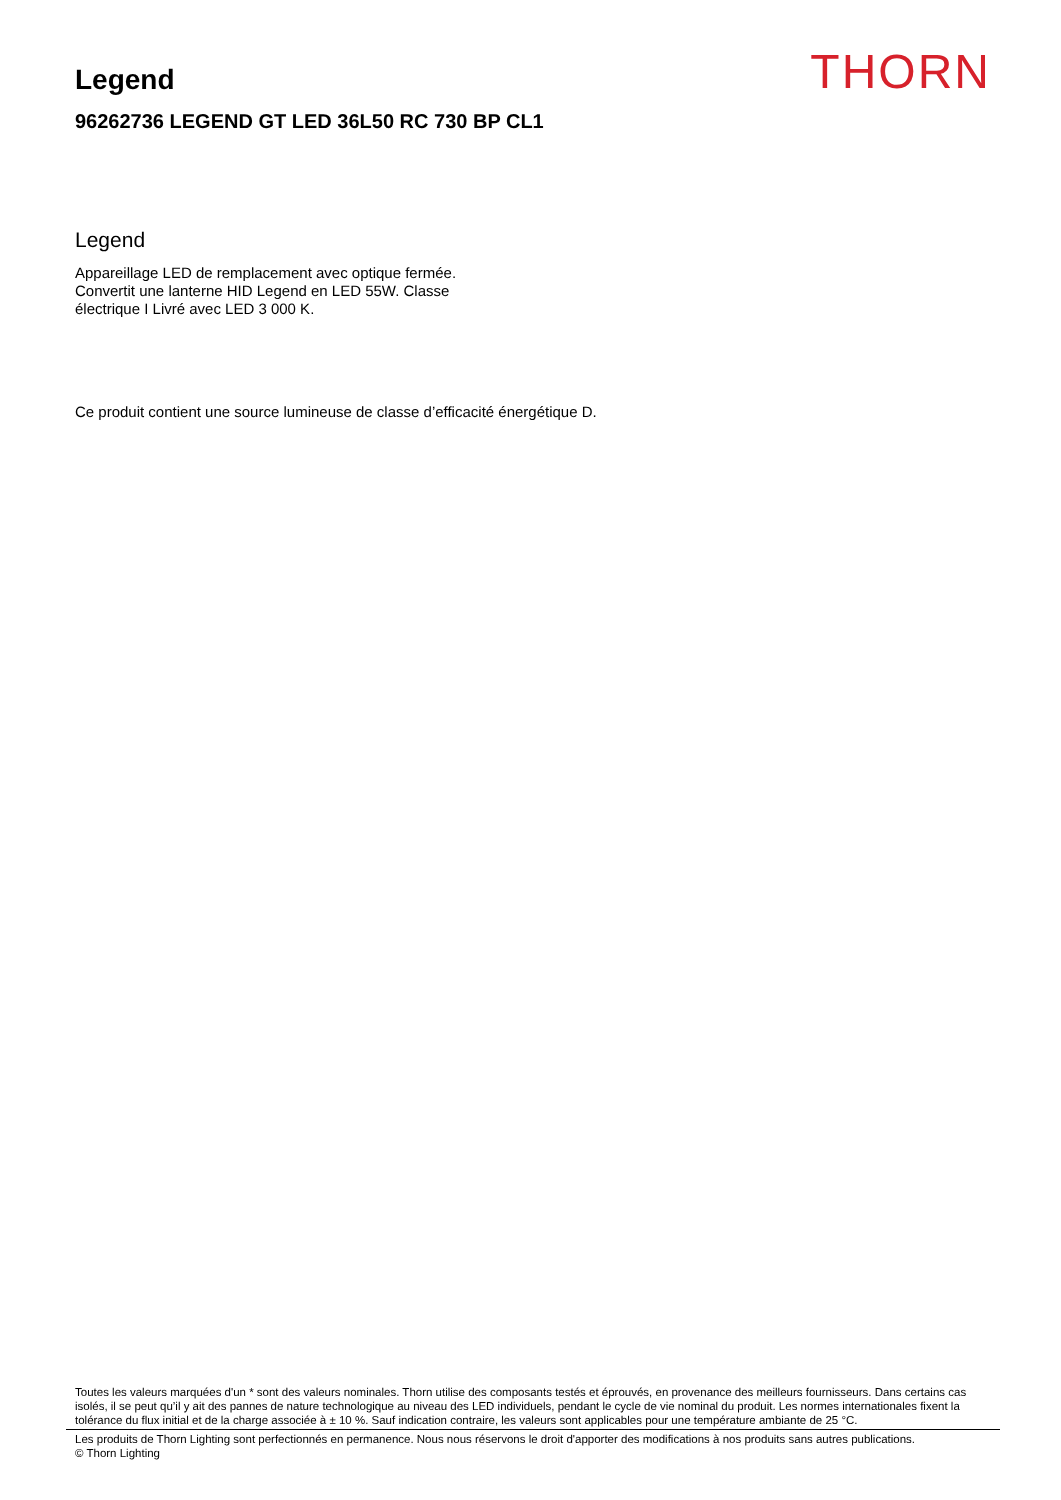Legend
96262736 LEGEND GT LED 36L50 RC 730 BP CL1
THORN
Legend
Appareillage LED de remplacement avec optique fermée.
Convertit une lanterne HID Legend en LED 55W. Classe
électrique I Livré avec LED 3 000 K.
Ce produit contient une source lumineuse de classe d’efficacité énergétique D.
Toutes les valeurs marquées d'un * sont des valeurs nominales. Thorn utilise des composants testés et éprouvés, en provenance des meilleurs fournisseurs. Dans certains cas isolés, il se peut qu’il y ait des pannes de nature technologique au niveau des LED individuels, pendant le cycle de vie nominal du produit. Les normes internationales fixent la tolérance du flux initial et de la charge associée à ± 10 %. Sauf indication contraire, les valeurs sont applicables pour une température ambiante de 25 °C.
Les produits de Thorn Lighting sont perfectionnés en permanence. Nous nous réservons le droit d'apporter des modifications à nos produits sans autres publications.
© Thorn Lighting